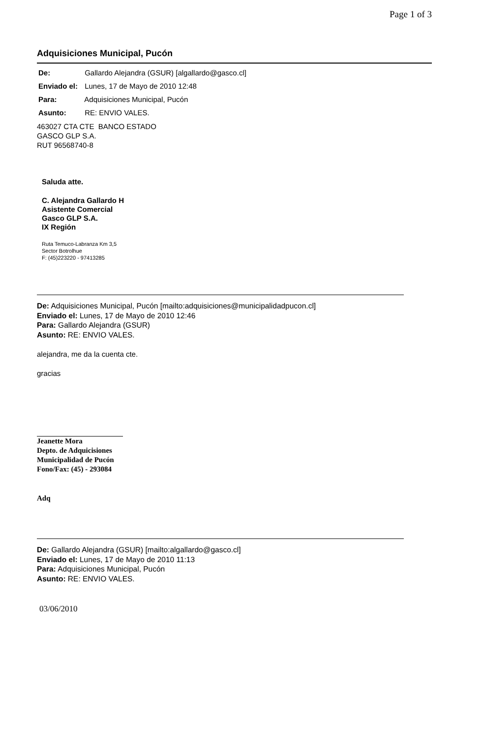Page 1 of 3
Adquisiciones Municipal, Pucón
De: Gallardo Alejandra (GSUR) [algallardo@gasco.cl]
Enviado el: Lunes, 17 de Mayo de 2010 12:48
Para: Adquisiciones Municipal, Pucón
Asunto: RE: ENVIO VALES.
463027 CTA CTE BANCO ESTADO
GASCO GLP S.A.
RUT 96568740-8
Saluda atte.
C. Alejandra Gallardo H
Asistente Comercial
Gasco GLP S.A.
IX Región
Ruta Temuco-Labranza Km 3,5
Sector Botrolhue
F: (45)223220 - 97413285
De: Adquisiciones Municipal, Pucón [mailto:adquisiciones@municipalidadpucon.cl]
Enviado el: Lunes, 17 de Mayo de 2010 12:46
Para: Gallardo Alejandra (GSUR)
Asunto: RE: ENVIO VALES.
alejandra, me da la cuenta cte.
gracias
Jeanette Mora
Depto. de Adquicisiones
Municipalidad de Pucón
Fono/Fax: (45) - 293084
Adq
De: Gallardo Alejandra (GSUR) [mailto:algallardo@gasco.cl]
Enviado el: Lunes, 17 de Mayo de 2010 11:13
Para: Adquisiciones Municipal, Pucón
Asunto: RE: ENVIO VALES.
03/06/2010